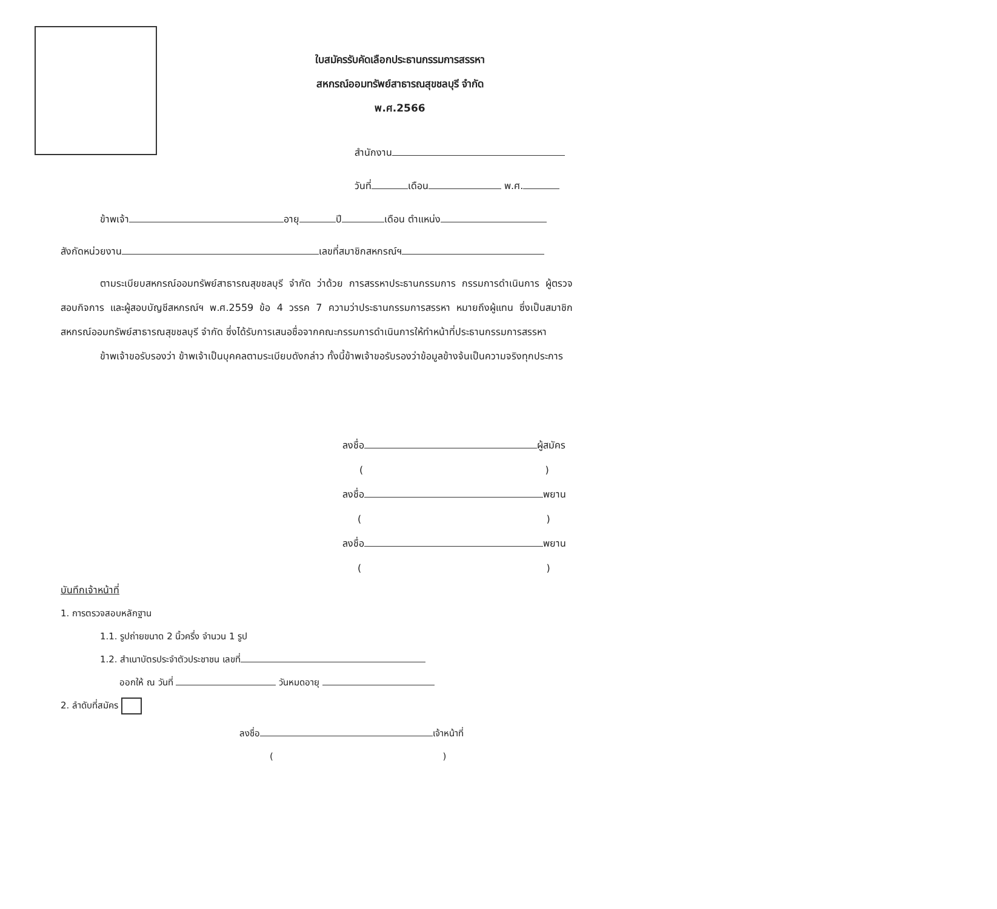ใบสมัครรับคัดเลือกประธานกรรมการสรรหา
สหกรณ์ออมทรัพย์สาธารณสุขชลบุรี จำกัด
พ.ศ.2566
สำนักงาน
วันที่ เดือน พ.ศ.
ข้าพเจ้า อายุ ปี เดือน ตำแหน่ง
สังกัดหน่วยงาน เลขที่สมาชิกสหกรณ์ฯ
ตามระเบียบสหกรณ์ออมทรัพย์สาธารณสุขชลบุรี จำกัด ว่าด้วย การสรรหาประธานกรรมการ กรรมการดำเนินการ ผู้ตรวจสอบกิจการ และผู้สอบบัญชีสหกรณ์ฯ พ.ศ.2559 ข้อ 4 วรรค 7 ความว่าประธานกรรมการสรรหา หมายถึงผู้แทน ซึ่งเป็นสมาชิกสหกรณ์ออมทรัพย์สาธารณสุขชลบุรี จำกัด ซึ่งได้รับการเสนอชื่อจากคณะกรรมการดำเนินการให้ทำหน้าที่ประธานกรรมการสรรหา
ข้าพเจ้าขอรับรองว่า ข้าพเจ้าเป็นบุคคลตามระเบียบดังกล่าว ทั้งนี้ข้าพเจ้าขอรับรองว่าข้อมูลข้างจ้นเป็นความจริงทุกประการ
ลงชื่อ ผู้สมัคร
( )
ลงชื่อ พยาน
( )
ลงชื่อ พยาน
( )
บันทึกเจ้าหน้าที่
1. การตรวจสอบหลักฐาน
1.1. รูปถ่ายขนาด 2 นิ้วครึ่ง จำนวน 1 รูป
1.2. สำเนาบัตรประจำตัวประชาชน เลขที่
ออกให้ ณ วันที่ วันหมดอายุ
2. ลำดับที่สมัคร
ลงชื่อ เจ้าหน้าที่
( )